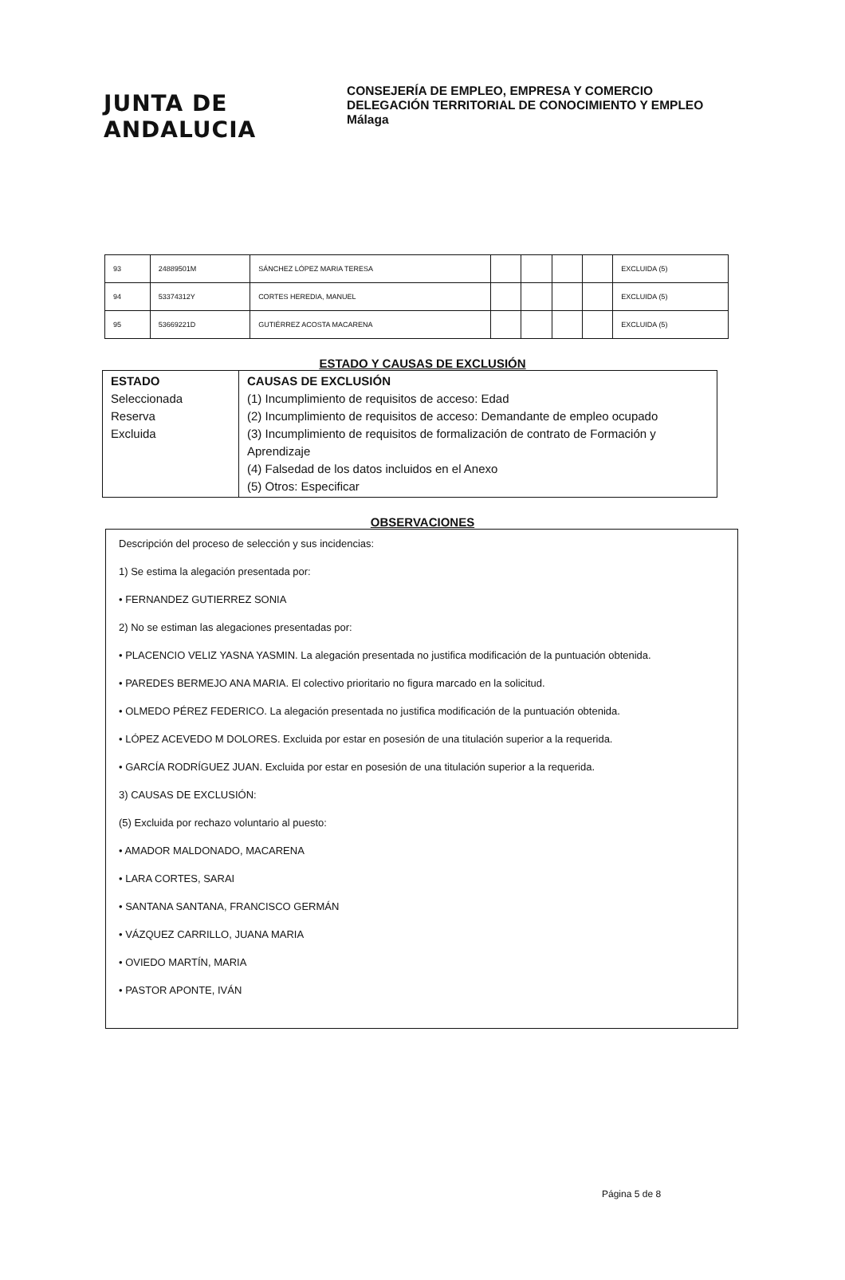JUNTA DE ANDALUCIA
CONSEJERÍA DE EMPLEO, EMPRESA Y COMERCIO
DELEGACIÓN TERRITORIAL DE CONOCIMIENTO Y EMPLEO
Málaga
| 93 | 24889501M | SÁNCHEZ LÓPEZ MARIA TERESA | | | | | EXCLUIDA (5) |
| 94 | 53374312Y | CORTES HEREDIA, MANUEL | | | | | EXCLUIDA (5) |
| 95 | 53669221D | GUTIÉRREZ ACOSTA MACARENA | | | | | EXCLUIDA (5) |
ESTADO Y CAUSAS DE EXCLUSIÓN
| ESTADO Seleccionada Reserva Excluida | CAUSAS DE EXCLUSIÓN (1) Incumplimiento de requisitos de acceso: Edad (2) Incumplimiento de requisitos de acceso: Demandante de empleo ocupado (3) Incumplimiento de requisitos de formalización de contrato de Formación y Aprendizaje (4) Falsedad de los datos incluidos en el Anexo (5) Otros: Especificar |
OBSERVACIONES
Descripción del proceso de selección y sus incidencias:
1) Se estima la alegación presentada por:
• FERNANDEZ GUTIERREZ SONIA
2) No se estiman las alegaciones presentadas por:
• PLACENCIO VELIZ YASNA YASMIN. La alegación presentada no justifica modificación de la puntuación obtenida.
• PAREDES BERMEJO ANA MARIA. El colectivo prioritario no figura marcado en la solicitud.
• OLMEDO PÉREZ FEDERICO. La alegación presentada no justifica modificación de la puntuación obtenida.
• LÓPEZ ACEVEDO M DOLORES. Excluida por estar en posesión de una titulación superior a la requerida.
• GARCÍA RODRÍGUEZ JUAN. Excluida por estar en posesión de una titulación superior a la requerida.
3) CAUSAS DE EXCLUSIÓN:
(5) Excluida por rechazo voluntario al puesto:
• AMADOR MALDONADO, MACARENA
• LARA CORTES, SARAI
• SANTANA SANTANA, FRANCISCO GERMÁN
• VÁZQUEZ CARRILLO, JUANA MARIA
• OVIEDO MARTÍN, MARIA
• PASTOR APONTE, IVÁN
Página 5 de 8